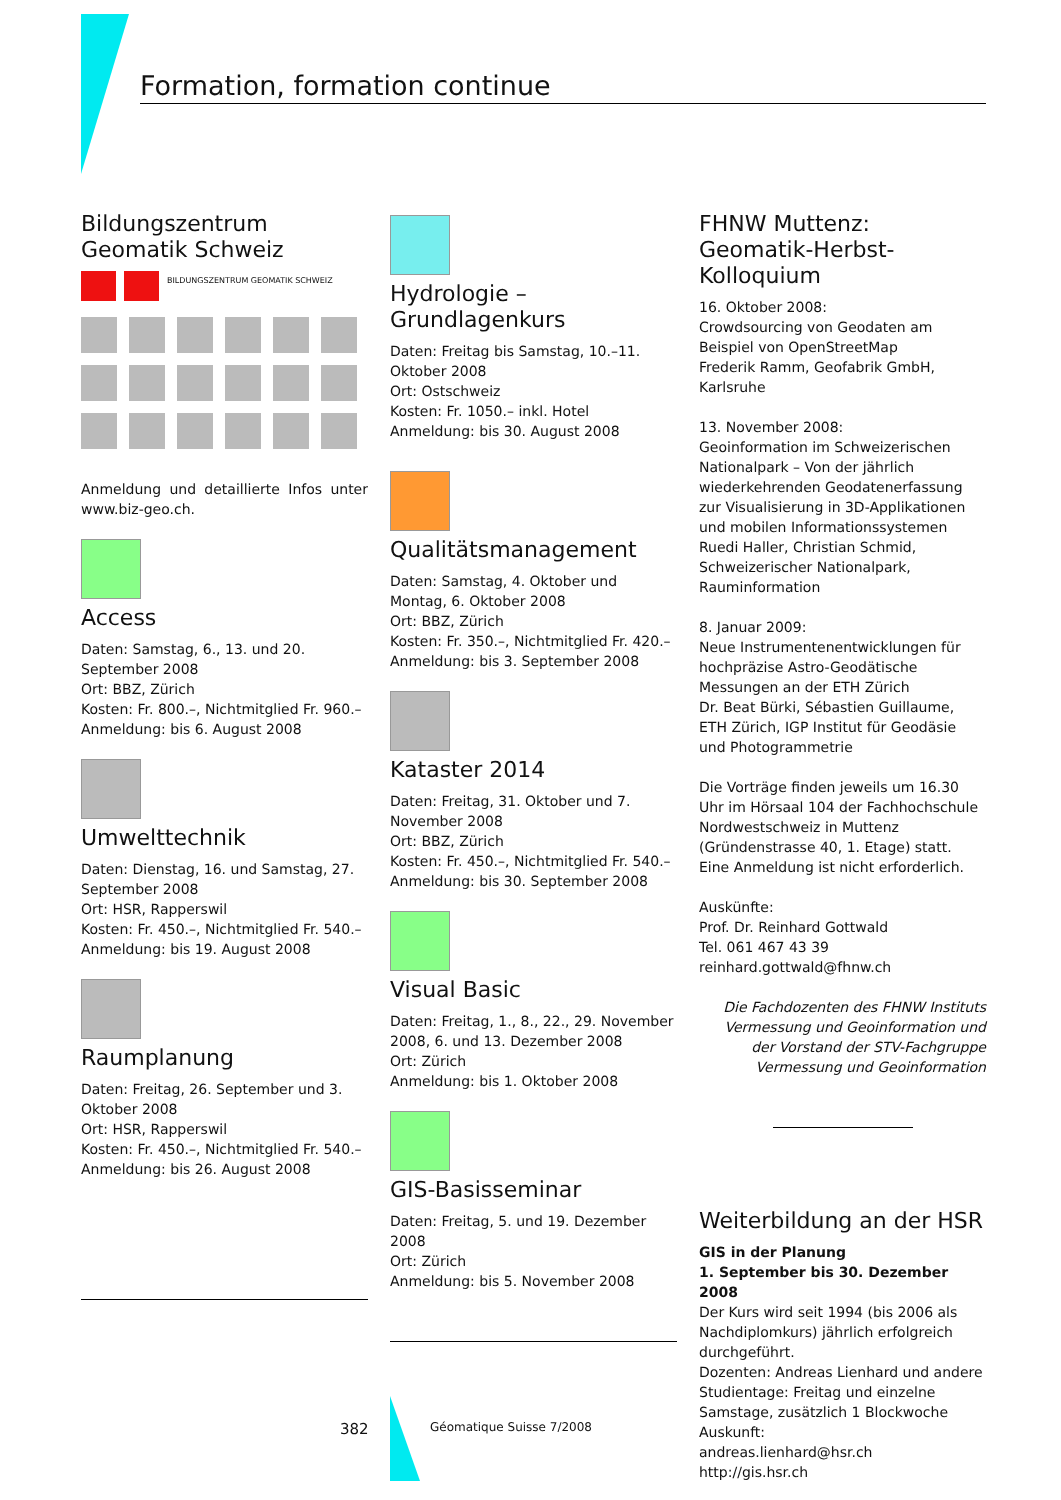Formation, formation continue
Bildungszentrum Geomatik Schweiz
BILDUNGSZENTRUM GEOMATIK SCHWEIZ
Anmeldung und detaillierte Infos unter www.biz-geo.ch.
Access
Daten: Samstag, 6., 13. und 20. September 2008
Ort: BBZ, Zürich
Kosten: Fr. 800.–, Nichtmitglied Fr. 960.–
Anmeldung: bis 6. August 2008
Umwelttechnik
Daten: Dienstag, 16. und Samstag, 27. September 2008
Ort: HSR, Rapperswil
Kosten: Fr. 450.–, Nichtmitglied Fr. 540.–
Anmeldung: bis 19. August 2008
Raumplanung
Daten: Freitag, 26. September und 3. Oktober 2008
Ort: HSR, Rapperswil
Kosten: Fr. 450.–, Nichtmitglied Fr. 540.–
Anmeldung: bis 26. August 2008
Hydrologie – Grundlagenkurs
Daten: Freitag bis Samstag, 10.–11. Oktober 2008
Ort: Ostschweiz
Kosten: Fr. 1050.– inkl. Hotel
Anmeldung: bis 30. August 2008
Qualitätsmanagement
Daten: Samstag, 4. Oktober und Montag, 6. Oktober 2008
Ort: BBZ, Zürich
Kosten: Fr. 350.–, Nichtmitglied Fr. 420.–
Anmeldung: bis 3. September 2008
Kataster 2014
Daten: Freitag, 31. Oktober und 7. November 2008
Ort: BBZ, Zürich
Kosten: Fr. 450.–, Nichtmitglied Fr. 540.–
Anmeldung: bis 30. September 2008
Visual Basic
Daten: Freitag, 1., 8., 22., 29. November 2008, 6. und 13. Dezember 2008
Ort: Zürich
Anmeldung: bis 1. Oktober 2008
GIS-Basisseminar
Daten: Freitag, 5. und 19. Dezember 2008
Ort: Zürich
Anmeldung: bis 5. November 2008
FHNW Muttenz: Geomatik-Herbst-Kolloquium
16. Oktober 2008:
Crowdsourcing von Geodaten am Beispiel von OpenStreetMap
Frederik Ramm, Geofabrik GmbH, Karlsruhe
13. November 2008:
Geoinformation im Schweizerischen Nationalpark – Von der jährlich wiederkehrenden Geodatenerfassung zur Visualisierung in 3D-Applikationen und mobilen Informationssystemen
Ruedi Haller, Christian Schmid, Schweizerischer Nationalpark, Rauminformation
8. Januar 2009:
Neue Instrumentenentwicklungen für hochpräzise Astro-Geodätische Messungen an der ETH Zürich
Dr. Beat Bürki, Sébastien Guillaume, ETH Zürich, IGP Institut für Geodäsie und Photogrammetrie
Die Vorträge finden jeweils um 16.30 Uhr im Hörsaal 104 der Fachhochschule Nordwestschweiz in Muttenz (Gründenstrasse 40, 1. Etage) statt. Eine Anmeldung ist nicht erforderlich.
Auskünfte:
Prof. Dr. Reinhard Gottwald
Tel. 061 467 43 39
reinhard.gottwald@fhnw.ch
Die Fachdozenten des FHNW Instituts Vermessung und Geoinformation und der Vorstand der STV-Fachgruppe Vermessung und Geoinformation
Weiterbildung an der HSR
GIS in der Planung
1. September bis 30. Dezember 2008
Der Kurs wird seit 1994 (bis 2006 als Nachdiplomkurs) jährlich erfolgreich durchgeführt.
Dozenten: Andreas Lienhard und andere
Studientage: Freitag und einzelne Samstage, zusätzlich 1 Blockwoche
Auskunft:
andreas.lienhard@hsr.ch
http://gis.hsr.ch
382 Géomatique Suisse 7/2008